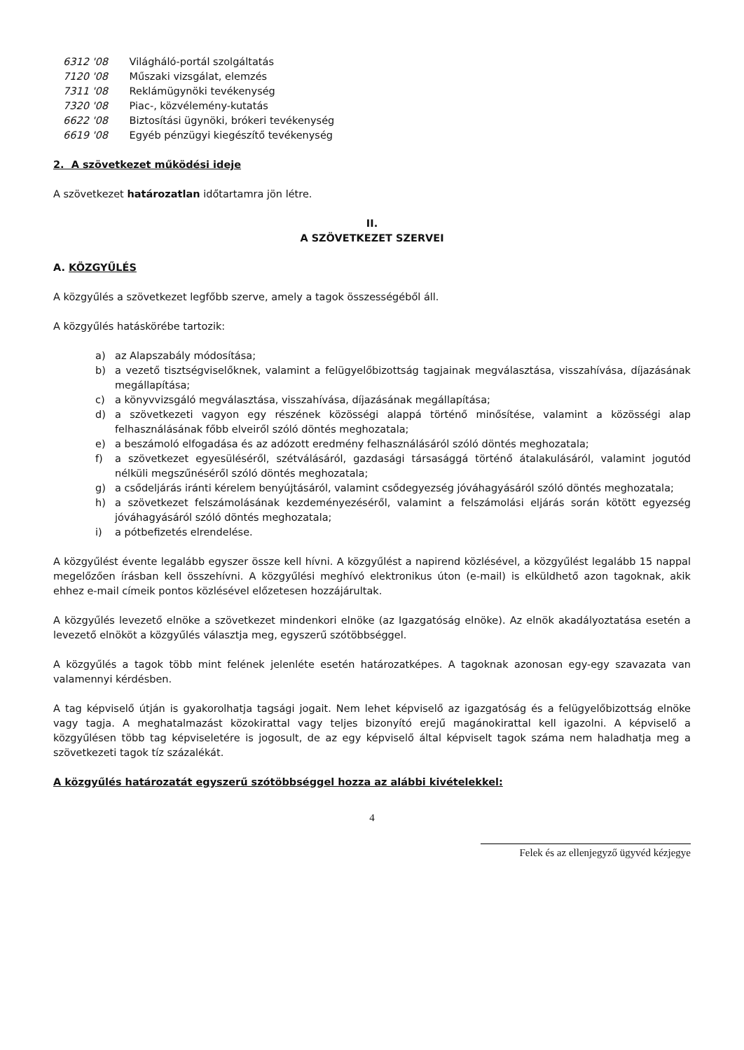6312 '08 Világháló-portál szolgáltatás
7120 '08 Műszaki vizsgálat, elemzés
7311 '08 Reklámügynöki tevékenység
7320 '08 Piac-, közvélemény-kutatás
6622 '08 Biztosítási ügynöki, brókeri tevékenység
6619 '08 Egyéb pénzügyi kiegészítő tevékenység
2. A szövetkezet működési ideje
A szövetkezet határozatlan időtartamra jön létre.
II.
A SZÖVETKEZET SZERVEI
A. KÖZGYŰLÉS
A közgyűlés a szövetkezet legfőbb szerve, amely a tagok összességéből áll.
A közgyűlés hatáskörébe tartozik:
a) az Alapszabály módosítása;
b) a vezető tisztségviselőknek, valamint a felügyelőbizottság tagjainak megválasztása, visszahívása, díjazásának megállapítása;
c) a könyvvizsgáló megválasztása, visszahívása, díjazásának megállapítása;
d) a szövetkezeti vagyon egy részének közösségi alappá történő minősítése, valamint a közösségi alap felhasználásának főbb elveiről szóló döntés meghozatala;
e) a beszámoló elfogadása és az adózott eredmény felhasználásáról szóló döntés meghozatala;
f) a szövetkezet egyesüléséről, szétválásáról, gazdasági társasággá történő átalakulásáról, valamint jogutód nélküli megszűnéséről szóló döntés meghozatala;
g) a csődeljárás iránti kérelem benyújtásáról, valamint csődegyezség jóváhagyásáról szóló döntés meghozatala;
h) a szövetkezet felszámolásának kezdeményezéséről, valamint a felszámolási eljárás során kötött egyezség jóváhagyásáról szóló döntés meghozatala;
i) a pótbefizetés elrendelése.
A közgyűlést évente legalább egyszer össze kell hívni. A közgyűlést a napirend közlésével, a közgyűlést legalább 15 nappal megelőzően írásban kell összehívni. A közgyűlési meghívó elektronikus úton (e-mail) is elküldhető azon tagoknak, akik ehhez e-mail címeik pontos közlésével előzetesen hozzájárultak.
A közgyűlés levezető elnöke a szövetkezet mindenkori elnöke (az Igazgatóság elnöke). Az elnök akadályoztatása esetén a levezető elnököt a közgyűlés választja meg, egyszerű szótöbbséggel.
A közgyűlés a tagok több mint felének jelenléte esetén határozatképes. A tagoknak azonosan egy-egy szavazata van valamennyi kérdésben.
A tag képviselő útján is gyakorolhatja tagsági jogait. Nem lehet képviselő az igazgatóság és a felügyelőbizottság elnöke vagy tagja. A meghatalmazást közokirattal vagy teljes bizonyító erejű magánokirattal kell igazolni. A képviselő a közgyűlésen több tag képviseletére is jogosult, de az egy képviselő által képviselt tagok száma nem haladhatja meg a szövetkezeti tagok tíz százalékát.
A közgyűlés határozatát egyszerű szótöbbséggel hozza az alábbi kivételekkel:
4
Felek és az ellenjegyző ügyvéd kézjegye